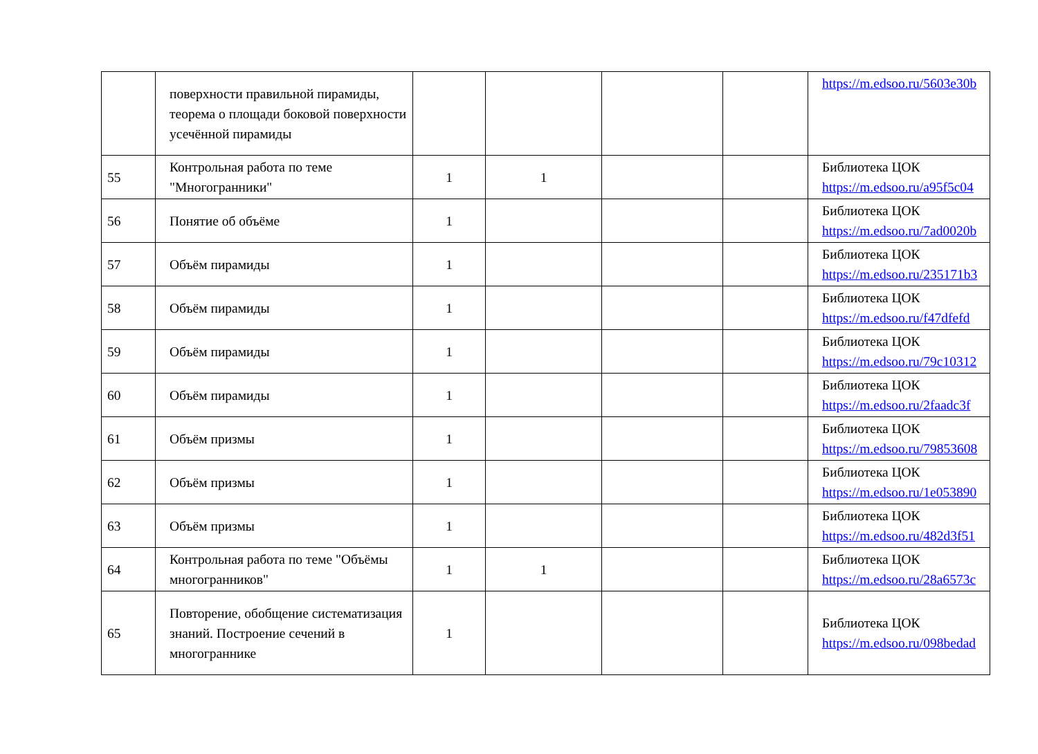| | поверхности правильной пирамиды, теорема о площади боковой поверхности усечённой пирамиды | | | | | https://m.edsoo.ru/5603e30b |
| 55 | Контрольная работа по теме "Многогранники" | 1 | 1 | | | Библиотека ЦОК https://m.edsoo.ru/a95f5c04 |
| 56 | Понятие об объёме | 1 | | | | Библиотека ЦОК https://m.edsoo.ru/7ad0020b |
| 57 | Объём пирамиды | 1 | | | | Библиотека ЦОК https://m.edsoo.ru/235171b3 |
| 58 | Объём пирамиды | 1 | | | | Библиотека ЦОК https://m.edsoo.ru/f47dfefd |
| 59 | Объём пирамиды | 1 | | | | Библиотека ЦОК https://m.edsoo.ru/79c10312 |
| 60 | Объём пирамиды | 1 | | | | Библиотека ЦОК https://m.edsoo.ru/2faadc3f |
| 61 | Объём призмы | 1 | | | | Библиотека ЦОК https://m.edsoo.ru/79853608 |
| 62 | Объём призмы | 1 | | | | Библиотека ЦОК https://m.edsoo.ru/1e053890 |
| 63 | Объём призмы | 1 | | | | Библиотека ЦОК https://m.edsoo.ru/482d3f51 |
| 64 | Контрольная работа по теме "Объёмы многогранников" | 1 | 1 | | | Библиотека ЦОК https://m.edsoo.ru/28a6573c |
| 65 | Повторение, обобщение систематизация знаний. Построение сечений в многограннике | 1 | | | | Библиотека ЦОК https://m.edsoo.ru/098bedad |